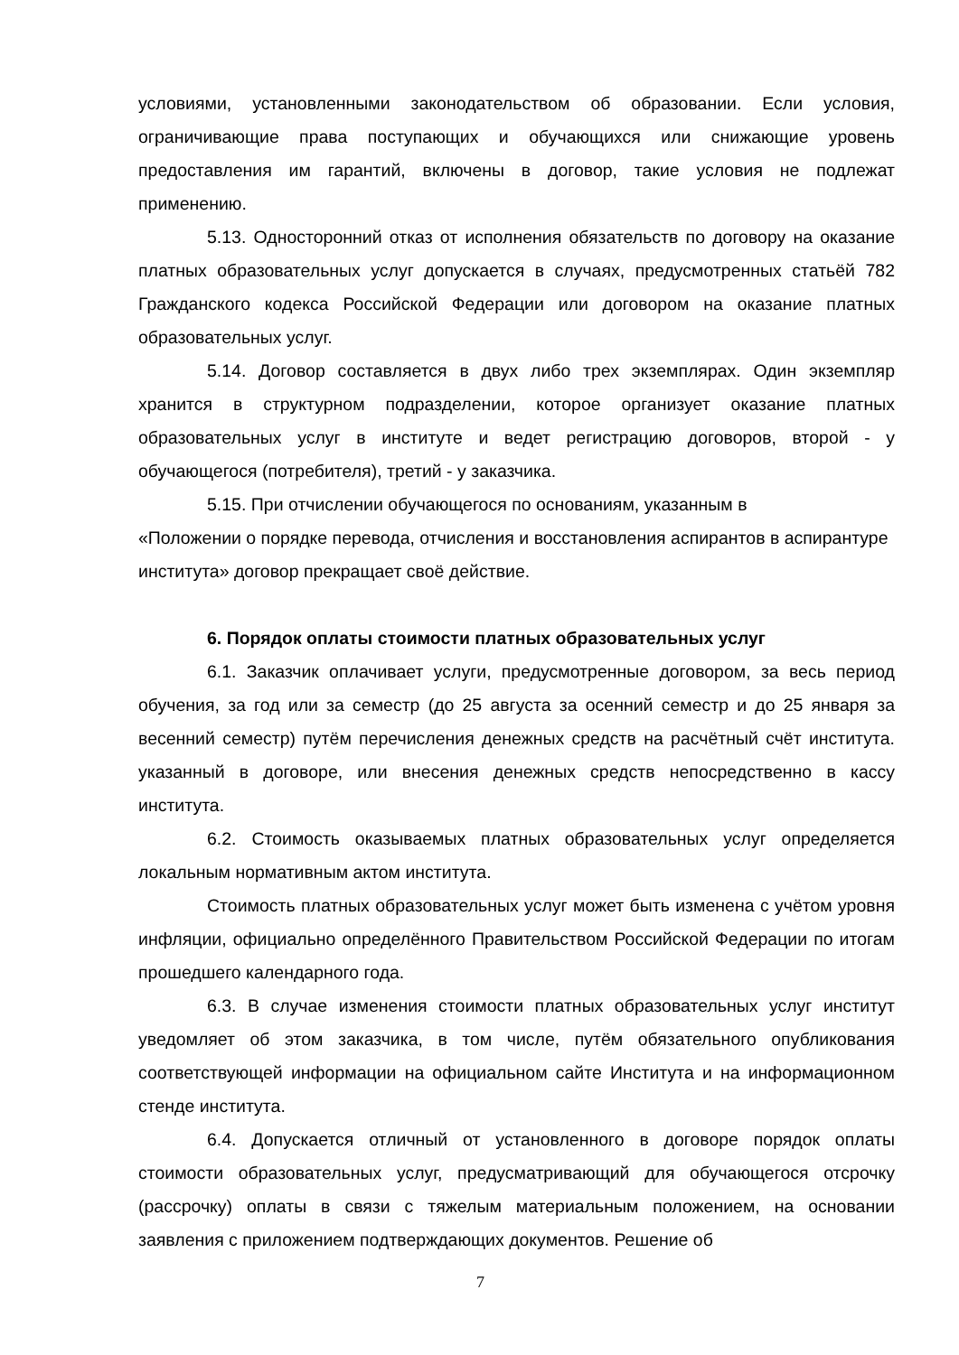условиями, установленными законодательством об образовании. Если условия, ограничивающие права поступающих и обучающихся или снижающие уровень предоставления им гарантий, включены в договор, такие условия не подлежат применению.
5.13. Односторонний отказ от исполнения обязательств по договору на оказание платных образовательных услуг допускается в случаях, предусмотренных статьёй 782 Гражданского кодекса Российской Федерации или договором на оказание платных образовательных услуг.
5.14. Договор составляется в двух либо трех экземплярах. Один экземпляр хранится в структурном подразделении, которое организует оказание платных образовательных услуг в институте и ведет регистрацию договоров, второй - у обучающегося (потребителя), третий - у заказчика.
5.15. При отчислении обучающегося по основаниям, указанным в
«Положении о порядке перевода, отчисления и восстановления аспирантов в аспирантуре института» договор прекращает своё действие.
6. Порядок оплаты стоимости платных образовательных услуг
6.1. Заказчик оплачивает услуги, предусмотренные договором, за весь период обучения, за год или за семестр (до 25 августа за осенний семестр и до 25 января за весенний семестр) путём перечисления денежных средств на расчётный счёт института. указанный в договоре, или внесения денежных средств непосредственно в кассу института.
6.2. Стоимость оказываемых платных образовательных услуг определяется локальным нормативным актом института.
Стоимость платных образовательных услуг может быть изменена с учётом уровня инфляции, официально определённого Правительством Российской Федерации по итогам прошедшего календарного года.
6.3. В случае изменения стоимости платных образовательных услуг институт уведомляет об этом заказчика, в том числе, путём обязательного опубликования соответствующей информации на официальном сайте Института и на информационном стенде института.
6.4. Допускается отличный от установленного в договоре порядок оплаты стоимости образовательных услуг, предусматривающий для обучающегося отсрочку (рассрочку) оплаты в связи с тяжелым материальным положением, на основании заявления с приложением подтверждающих документов. Решение об
7